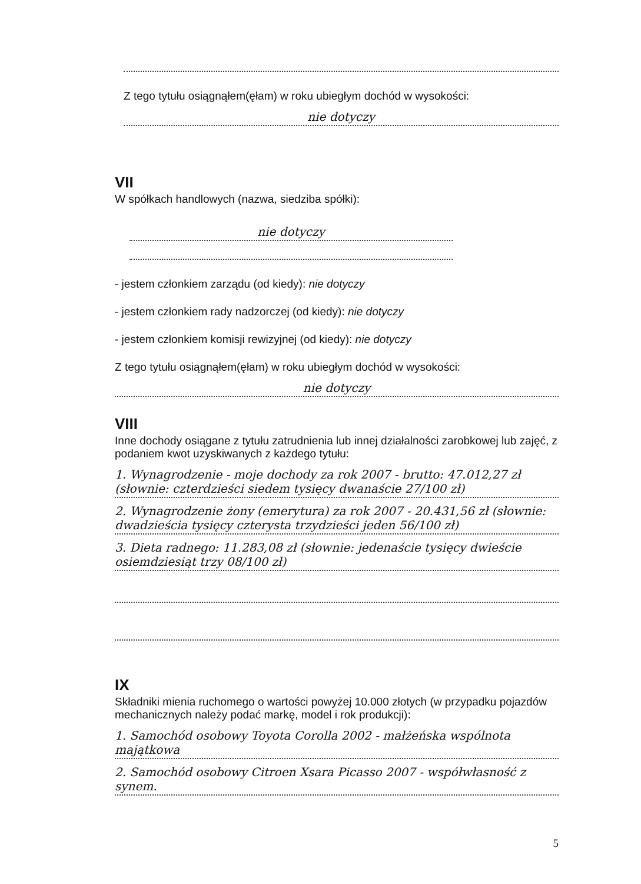Z tego tytułu osiągnąłem(ęłam) w roku ubiegłym dochód w wysokości:
nie dotyczy
VII
W spółkach handlowych (nazwa, siedziba spółki):
nie dotyczy
- jestem członkiem zarządu (od kiedy): nie dotyczy
- jestem członkiem rady nadzorczej (od kiedy): nie dotyczy
- jestem członkiem komisji rewizyjnej (od kiedy): nie dotyczy
Z tego tytułu osiągnąłem(ęłam) w roku ubiegłym dochód w wysokości:
nie dotyczy
VIII
Inne dochody osiągane z tytułu zatrudnienia lub innej działalności zarobkowej lub zajęć, z podaniem kwot uzyskiwanych z każdego tytułu:
1. Wynagrodzenie - moje dochody za rok 2007 - brutto: 47.012,27 zł (słownie: czterdzieści siedem tysięcy dwanaście 27/100 zł)
2. Wynagrodzenie żony (emerytura) za rok 2007 - 20.431,56 zł (słownie: dwadzieścia tysięcy czterysta trzydzieści jeden 56/100 zł)
3. Dieta radnego: 11.283,08 zł (słownie: jedenaście tysięcy dwieście osiemdziesiąt trzy 08/100 zł)
IX
Składniki mienia ruchomego o wartości powyżej 10.000 złotych (w przypadku pojazdów mechanicznych należy podać markę, model i rok produkcji):
1. Samochód osobowy Toyota Corolla 2002 - małżeńska wspólnota majątkowa
2. Samochód osobowy Citroen Xsara Picasso 2007 - współwłasność z synem.
5